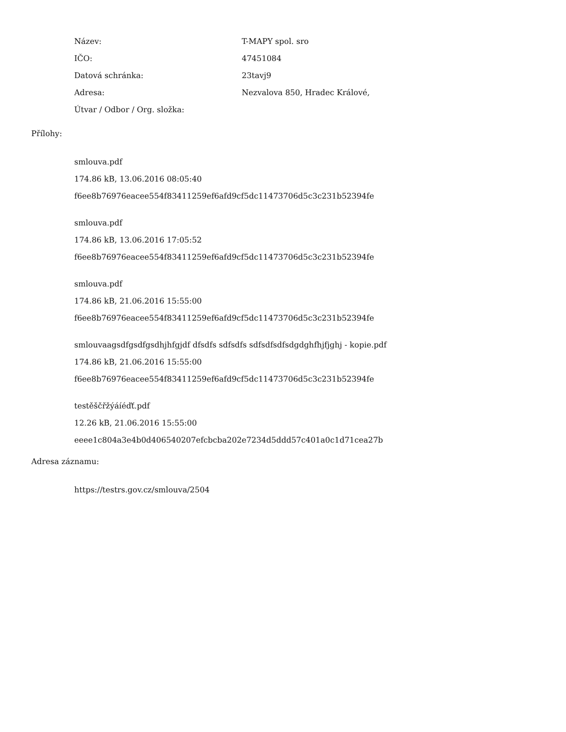Název: T-MAPY spol. sro
IČO: 47451084
Datová schránka: 23tavj9
Adresa: Nezvalova 850, Hradec Králové,
Útvar / Odbor / Org. složka:
Přílohy:
smlouva.pdf
174.86 kB, 13.06.2016 08:05:40
f6ee8b76976eacee554f83411259ef6afd9cf5dc11473706d5c3c231b52394fe
smlouva.pdf
174.86 kB, 13.06.2016 17:05:52
f6ee8b76976eacee554f83411259ef6afd9cf5dc11473706d5c3c231b52394fe
smlouva.pdf
174.86 kB, 21.06.2016 15:55:00
f6ee8b76976eacee554f83411259ef6afd9cf5dc11473706d5c3c231b52394fe
smlouvaagsdfgsdfgsdhjhfgjdf dfsdfs sdfsdfs sdfsdfsdfsdgdghfhjfjghj - kopie.pdf
174.86 kB, 21.06.2016 15:55:00
f6ee8b76976eacee554f83411259ef6afd9cf5dc11473706d5c3c231b52394fe
testěščřžýáíéďť.pdf
12.26 kB, 21.06.2016 15:55:00
eeee1c804a3e4b0d406540207efcbcba202e7234d5ddd57c401a0c1d71cea27b
Adresa záznamu:
https://testrs.gov.cz/smlouva/2504